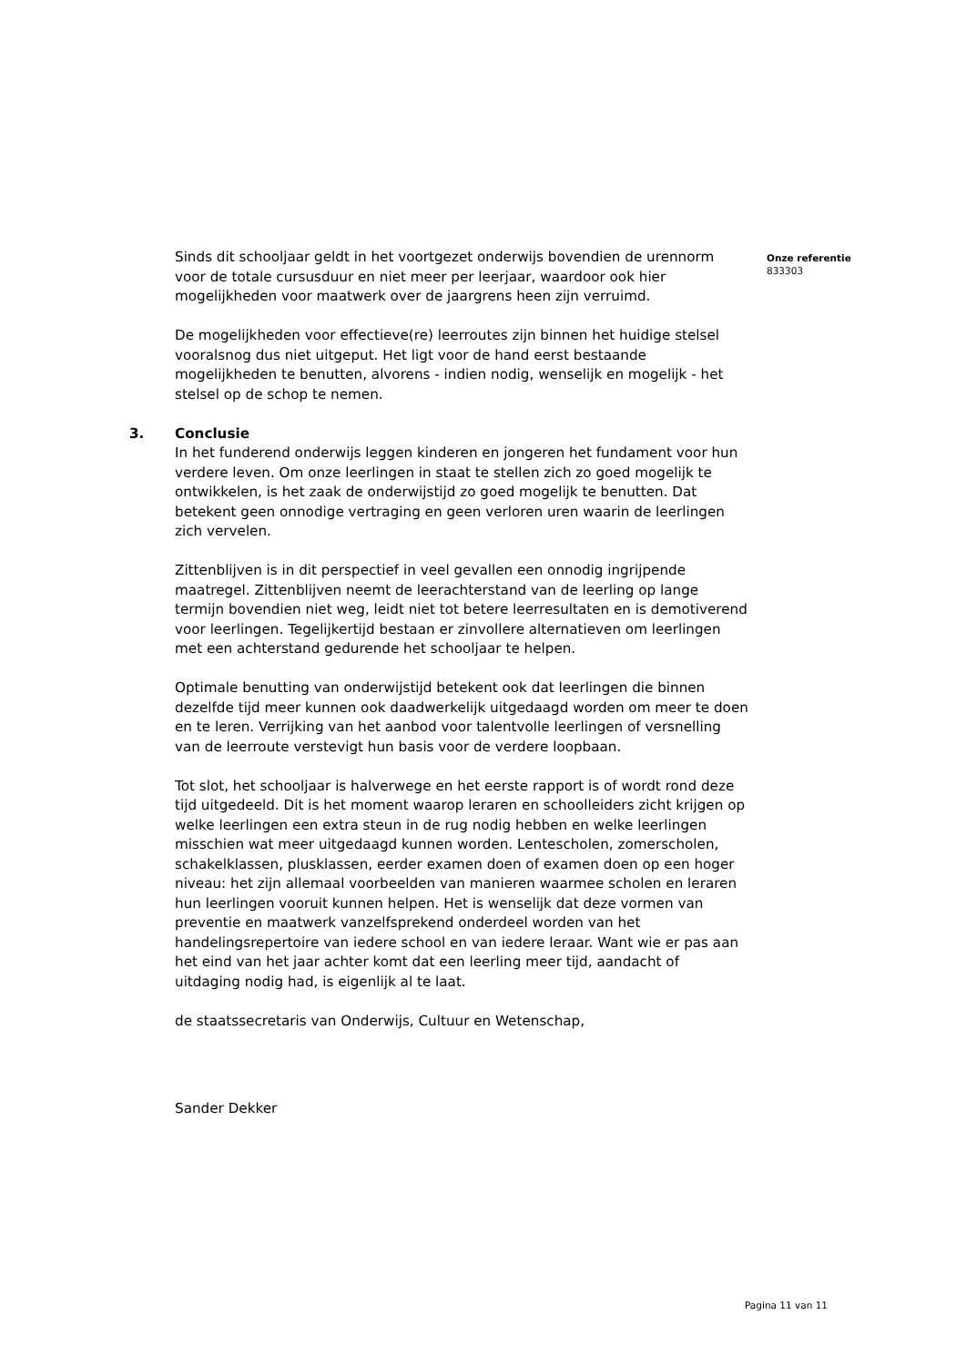Sinds dit schooljaar geldt in het voortgezet onderwijs bovendien de urennorm voor de totale cursusduur en niet meer per leerjaar, waardoor ook hier mogelijkheden voor maatwerk over de jaargrens heen zijn verruimd.
De mogelijkheden voor effectieve(re) leerroutes zijn binnen het huidige stelsel vooralsnog dus niet uitgeput. Het ligt voor de hand eerst bestaande mogelijkheden te benutten, alvorens - indien nodig, wenselijk en mogelijk - het stelsel op de schop te nemen.
3. Conclusie
In het funderend onderwijs leggen kinderen en jongeren het fundament voor hun verdere leven. Om onze leerlingen in staat te stellen zich zo goed mogelijk te ontwikkelen, is het zaak de onderwijstijd zo goed mogelijk te benutten. Dat betekent geen onnodige vertraging en geen verloren uren waarin de leerlingen zich vervelen.
Zittenblijven is in dit perspectief in veel gevallen een onnodig ingrijpende maatregel. Zittenblijven neemt de leerachterstand van de leerling op lange termijn bovendien niet weg, leidt niet tot betere leerresultaten en is demotiverend voor leerlingen. Tegelijkertijd bestaan er zinvollere alternatieven om leerlingen met een achterstand gedurende het schooljaar te helpen.
Optimale benutting van onderwijstijd betekent ook dat leerlingen die binnen dezelfde tijd meer kunnen ook daadwerkelijk uitgedaagd worden om meer te doen en te leren. Verrijking van het aanbod voor talentvolle leerlingen of versnelling van de leerroute verstevigt hun basis voor de verdere loopbaan.
Tot slot, het schooljaar is halverwege en het eerste rapport is of wordt rond deze tijd uitgedeeld. Dit is het moment waarop leraren en schoolleiders zicht krijgen op welke leerlingen een extra steun in de rug nodig hebben en welke leerlingen misschien wat meer uitgedaagd kunnen worden. Lentescholen, zomerscholen, schakelklassen, plusklassen, eerder examen doen of examen doen op een hoger niveau: het zijn allemaal voorbeelden van manieren waarmee scholen en leraren hun leerlingen vooruit kunnen helpen. Het is wenselijk dat deze vormen van preventie en maatwerk vanzelfsprekend onderdeel worden van het handelingsrepertoire van iedere school en van iedere leraar. Want wie er pas aan het eind van het jaar achter komt dat een leerling meer tijd, aandacht of uitdaging nodig had, is eigenlijk al te laat.
de staatssecretaris van Onderwijs, Cultuur en Wetenschap,
Sander Dekker
Onze referentie
833303
Pagina 11 van 11